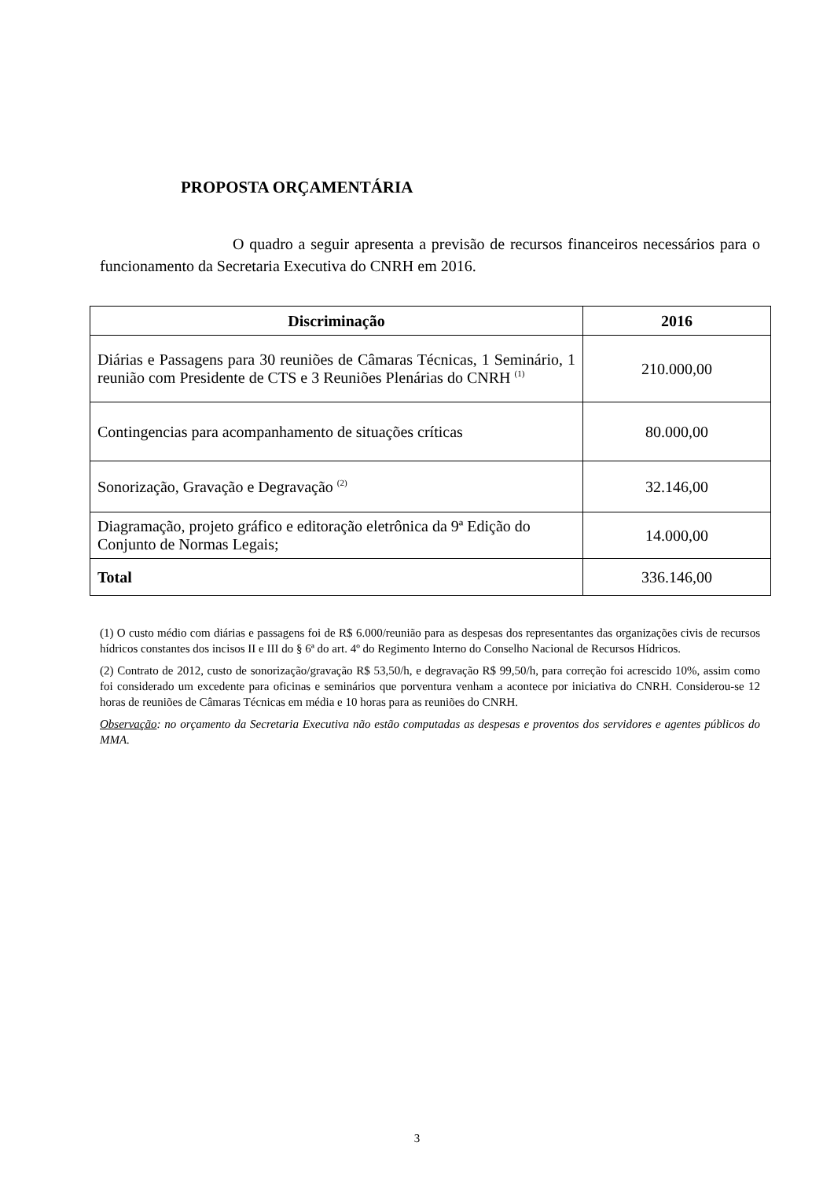PROPOSTA ORÇAMENTÁRIA
O quadro a seguir apresenta a previsão de recursos financeiros necessários para o funcionamento da Secretaria Executiva do CNRH em 2016.
| Discriminação | 2016 |
| --- | --- |
| Diárias e Passagens para 30 reuniões de Câmaras Técnicas, 1 Seminário, 1 reunião com Presidente de CTS e 3 Reuniões Plenárias do CNRH <sup>(1)</sup> | 210.000,00 |
| Contingencias para acompanhamento de situações críticas | 80.000,00 |
| Sonorização, Gravação e Degravação <sup>(2)</sup> | 32.146,00 |
| Diagramação, projeto gráfico e editoração eletrônica da 9ª Edição do Conjunto de Normas Legais; | 14.000,00 |
| Total | 336.146,00 |
(1) O custo médio com diárias e passagens foi de R$ 6.000/reunião para as despesas dos representantes das organizações civis de recursos hídricos constantes dos incisos II e III do § 6ª do art. 4º do Regimento Interno do Conselho Nacional de Recursos Hídricos.
(2) Contrato de 2012, custo de sonorização/gravação R$ 53,50/h, e degravação R$ 99,50/h, para correção foi acrescido 10%, assim como foi considerado um excedente para oficinas e seminários que porventura venham a acontece por iniciativa do CNRH. Considerou-se 12 horas de reuniões de Câmaras Técnicas em média e 10 horas para as reuniões do CNRH.
Observação: no orçamento da Secretaria Executiva não estão computadas as despesas e proventos dos servidores e agentes públicos do MMA.
3